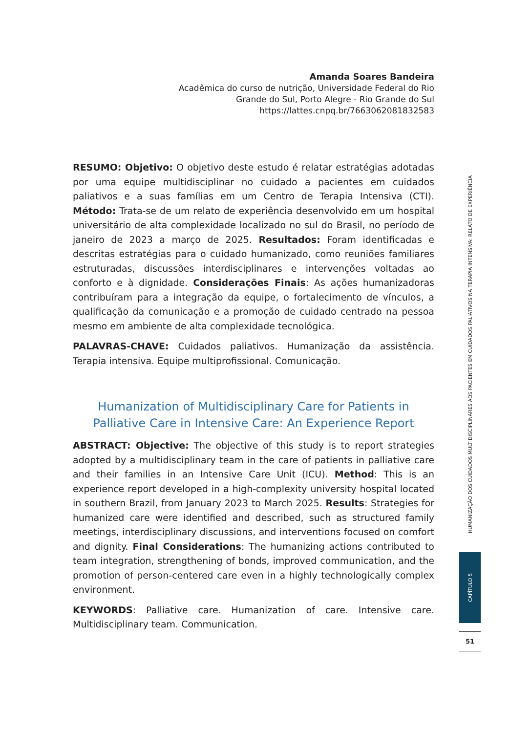Amanda Soares Bandeira
Acadêmica do curso de nutrição, Universidade Federal do Rio
Grande do Sul, Porto Alegre - Rio Grande do Sul
https://lattes.cnpq.br/7663062081832583
RESUMO: Objetivo: O objetivo deste estudo é relatar estratégias adotadas por uma equipe multidisciplinar no cuidado a pacientes em cuidados paliativos e a suas famílias em um Centro de Terapia Intensiva (CTI). Método: Trata-se de um relato de experiência desenvolvido em um hospital universitário de alta complexidade localizado no sul do Brasil, no período de janeiro de 2023 a março de 2025. Resultados: Foram identificadas e descritas estratégias para o cuidado humanizado, como reuniões familiares estruturadas, discussões interdisciplinares e intervenções voltadas ao conforto e à dignidade. Considerações Finais: As ações humanizadoras contribuíram para a integração da equipe, o fortalecimento de vínculos, a qualificação da comunicação e a promoção de cuidado centrado na pessoa mesmo em ambiente de alta complexidade tecnológica.
PALAVRAS-CHAVE: Cuidados paliativos. Humanização da assistência. Terapia intensiva. Equipe multiprofissional. Comunicação.
Humanization of Multidisciplinary Care for Patients in
Palliative Care in Intensive Care: An Experience Report
ABSTRACT: Objective: The objective of this study is to report strategies adopted by a multidisciplinary team in the care of patients in palliative care and their families in an Intensive Care Unit (ICU). Method: This is an experience report developed in a high-complexity university hospital located in southern Brazil, from January 2023 to March 2025. Results: Strategies for humanized care were identified and described, such as structured family meetings, interdisciplinary discussions, and interventions focused on comfort and dignity. Final Considerations: The humanizing actions contributed to team integration, strengthening of bonds, improved communication, and the promotion of person-centered care even in a highly technologically complex environment.
KEYWORDS: Palliative care. Humanization of care. Intensive care. Multidisciplinary team. Communication.
HUMANIZAÇÃO DOS CUIDADOS MULTIDISCIPLINARES AOS PACIENTES EM CUIDADOS PALIATIVOS NA TERAPIA INTENSIVA: RELATO DE EXPERIÊNCIA
CAPÍTULO 5
51